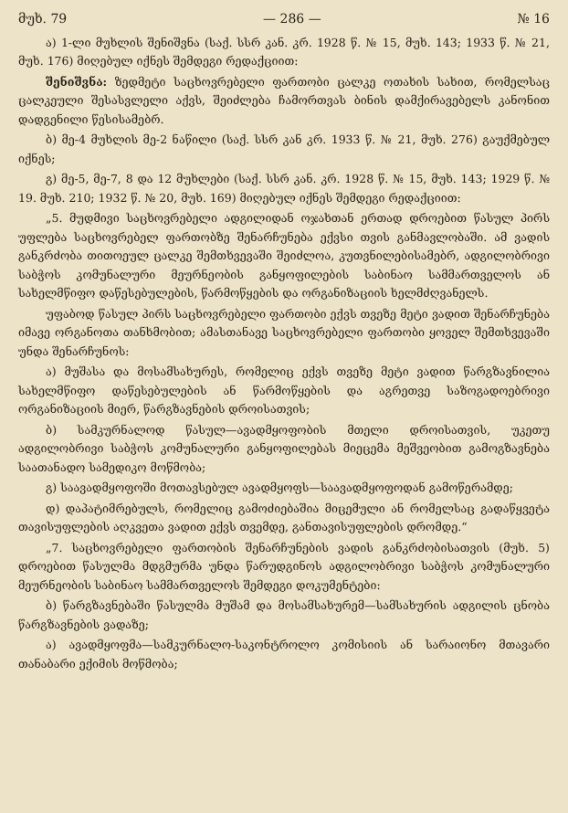მუხ. 79 — 286 — № 16
ა) 1-ლი მუხლის შენიშვნა (საქ. სსრ კან. კრ. 1928 წ. № 15, მუხ. 143; 1933 წ. № 21, მუხ. 176) მიღებულ იქნეს შემდეგი რედაქციით:
შენიშვნა: ზედმეტი საცხოვრებელი ფართობი ცალკე ოთახის სახით, რომელსაც ცალკეული შესასვლელი აქვს, შეიძლება ჩამორთვას ბინის დამქირავებელს კანონით დადგენილი წესისამებრ.
ბ) მე-4 მუხლის მე-2 ნაწილი (საქ. სსრ კან კრ. 1933 წ. № 21, მუხ. 276) გაუქმებულ იქნეს;
გ) მე-5, მე-7, 8 და 12 მუხლები (საქ. სსრ კან. კრ. 1928 წ. № 15, მუხ. 143; 1929 წ. № 19. მუხ. 210; 1932 წ. № 20, მუხ. 169) მიღებულ იქნეს შემდეგი რედაქციით:
„5. მუდმივი საცხოვრებელი ადგილიდან ოჯახთან ერთად დროებით წასულ პირს უფლება საცხოვრებელ ფართობზე შენარჩუნება ექვსი თვის განმავლობაში. ამ ვადის განკრძობა თითოეულ ცალკე შემთხვევაში შეიძლოა, კუთვნილებისამებრ, ადგილობრივი საბჭოს კომუნალური მეურნეობის განყოფილების საბინაო სამმართველოს ან სახელმწიფო დაწესებულების, წარმოწყების და ორგანიზაციის ხელმძღვანელს.
უფაბოდ წასულ პირს საცხოვრებელი ფართობი ექვს თვეზე მეტი ვადით შენარჩუნება იმავე ორგანოთა თანხმობით; ამასთანავე საცხოვრებელი ფართობი ყოველ შემთხვევაში უნდა შენარჩუნოს:
ა) მუშასა და მოსამსახურეს, რომელიც ექვს თვეზე მეტი ვადით წარგზავნილია სახელმწიფო დაწესებულების ან წარმოწყების და აგრეთვე საზოგადოებრივი ორგანიზაციის მიერ, წარგზავნების დროისათვის;
ბ) სამკურნალოდ წასულ—ავადმყოფობის მთელი დროისათვის, უკეთუ ადგილობრივი საბჭოს კომუნალური განყოფილებას მიეცემა მეშვეობით გამოგზავნება საათანადო სამედიკო მოწმობა;
გ) საავადმყოფოში მოთავსებულ ავადმყოფს—საავადმყოფოდან გამოწერამდე;
დ) დაპატიმრებულს, რომელიც გამოძიებაშია მიცემული ან რომელსაც გადაწყვეტა თავისუფლების აღკვეთა ვადით ექვს თვემდე, განთავისუფლების დრომდე.“
„7. საცხოვრებელი ფართობის შენარჩუნების ვადის განკრძობისათვის (მუხ. 5) დროებით წასულმა მდგმურმა უნდა წარუდგინოს ადგილობრივი საბჭოს კომუნალური მეურნეობის საბინაო სამმართველოს შემდეგი დოკუმენტები:
ბ) წარგზავნებაში წასულმა მუშამ და მოსამსახურემ—სამსახურის ადგილის ცნობა წარგზავნების ვადაზე;
ა) ავადმყოფმა—სამკურნალო-საკონტროლო კომისიის ან სარაიონო მთავარი თანაბარი ექიმის მოწმობა;